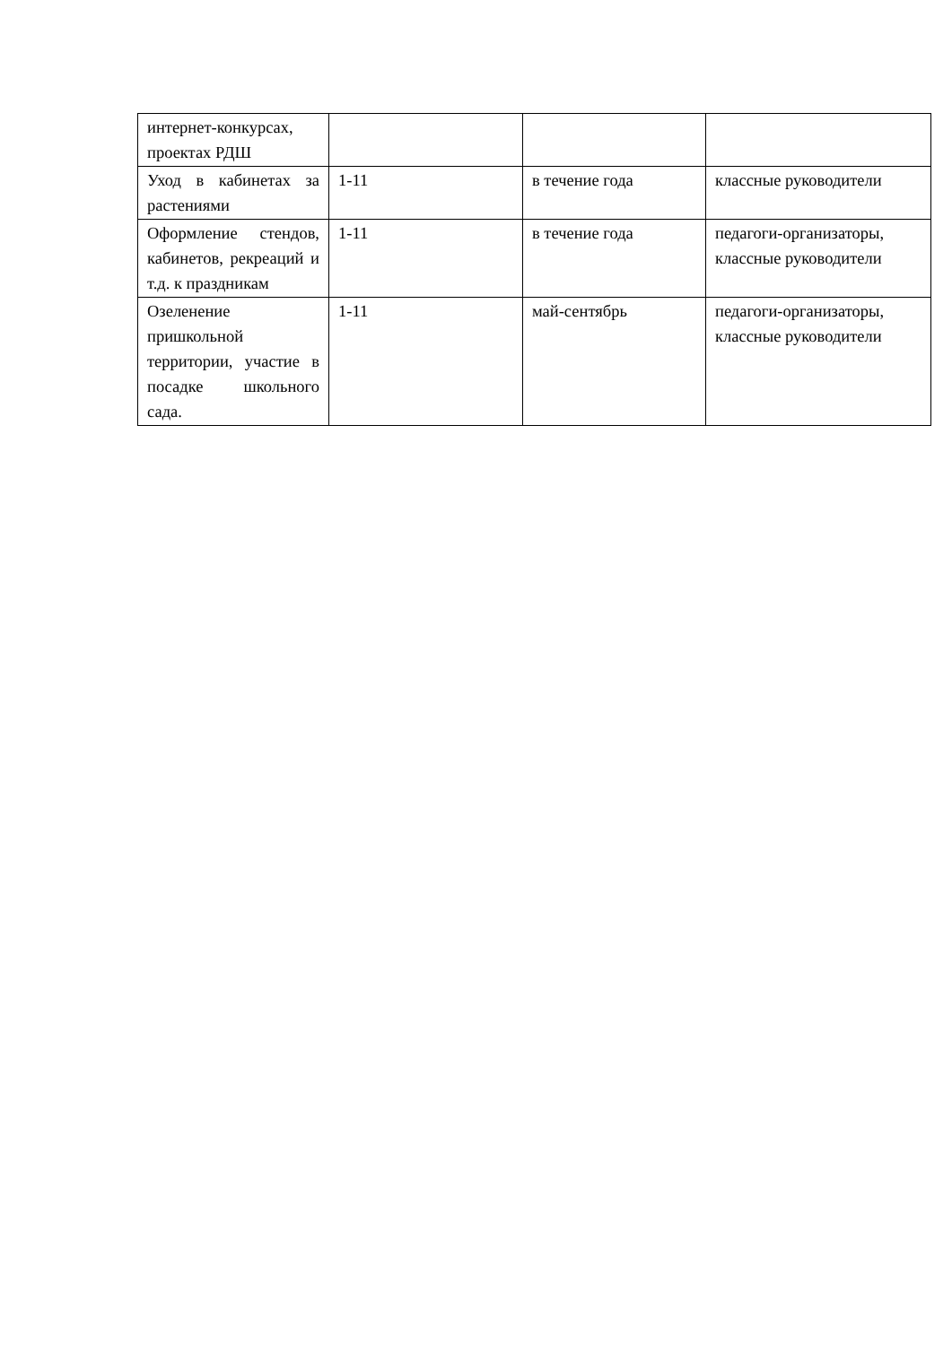| интернет-конкурсах, проектах РДШ | | | |
| Уход в кабинетах за растениями | 1-11 | в течение года | классные руководители |
| Оформление стендов, кабинетов, рекреаций и т.д. к праздникам | 1-11 | в течение года | педагоги-организаторы, классные руководители |
| Озеленение пришкольной территории, участие в посадке школьного сада. | 1-11 | май-сентябрь | педагоги-организаторы, классные руководители |